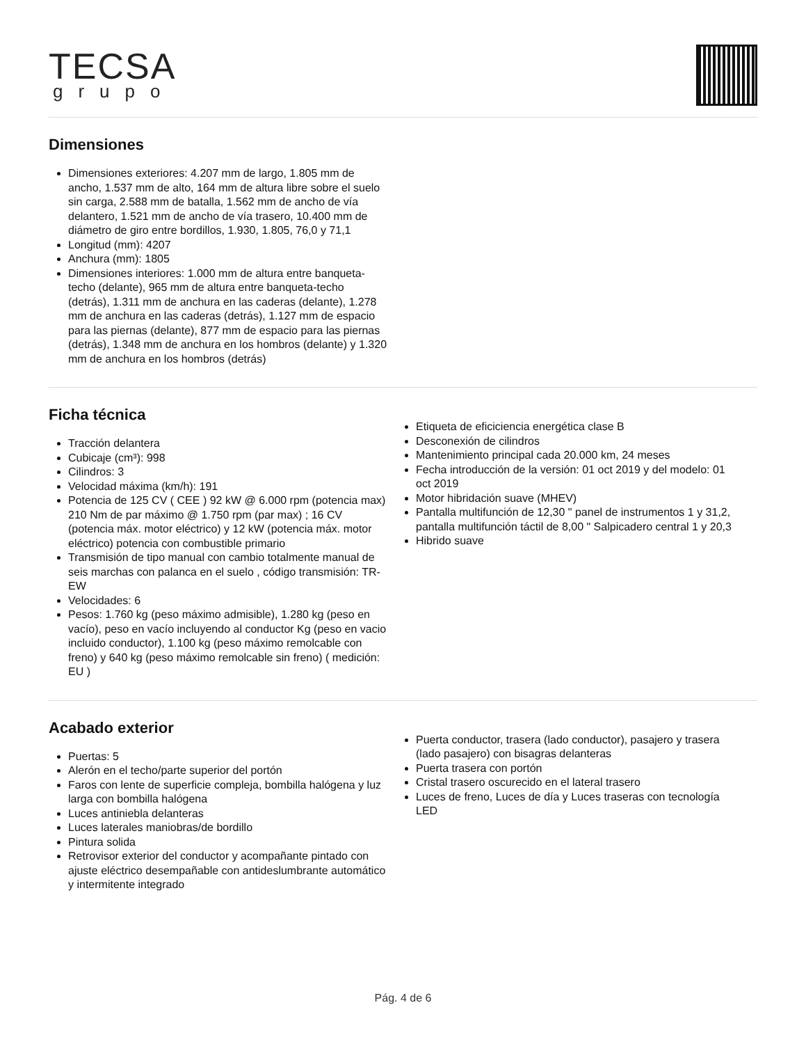TECSA
grupo
Dimensiones
Dimensiones exteriores: 4.207 mm de largo, 1.805 mm de ancho, 1.537 mm de alto, 164 mm de altura libre sobre el suelo sin carga, 2.588 mm de batalla, 1.562 mm de ancho de vía delantero, 1.521 mm de ancho de vía trasero, 10.400 mm de diámetro de giro entre bordillos, 1.930, 1.805, 76,0 y 71,1
Longitud (mm): 4207
Anchura (mm): 1805
Dimensiones interiores: 1.000 mm de altura entre banqueta-techo (delante), 965 mm de altura entre banqueta-techo (detrás), 1.311 mm de anchura en las caderas (delante), 1.278 mm de anchura en las caderas (detrás), 1.127 mm de espacio para las piernas (delante), 877 mm de espacio para las piernas (detrás), 1.348 mm de anchura en los hombros (delante) y 1.320 mm de anchura en los hombros (detrás)
Ficha técnica
Tracción delantera
Cubicaje (cm³): 998
Cilindros: 3
Velocidad máxima (km/h): 191
Potencia de 125 CV ( CEE ) 92 kW @ 6.000 rpm (potencia max) 210 Nm de par máximo @ 1.750 rpm (par max) ; 16 CV (potencia máx. motor eléctrico) y 12 kW (potencia máx. motor eléctrico) potencia con combustible primario
Transmisión de tipo manual con cambio totalmente manual de seis marchas con palanca en el suelo , código transmisión: TR-EW
Velocidades: 6
Pesos: 1.760 kg (peso máximo admisible), 1.280 kg (peso en vacío), peso en vacío incluyendo al conductor Kg (peso en vacio incluido conductor), 1.100 kg (peso máximo remolcable con freno) y 640 kg (peso máximo remolcable sin freno) ( medición: EU )
Etiqueta de eficiciencia energética clase B
Desconexión de cilindros
Mantenimiento principal cada 20.000 km, 24 meses
Fecha introducción de la versión: 01 oct 2019 y del modelo: 01 oct 2019
Motor hibridación suave (MHEV)
Pantalla multifunción de 12,30 " panel de instrumentos 1 y 31,2, pantalla multifunción táctil de 8,00 " Salpicadero central 1 y 20,3
Hibrido suave
Acabado exterior
Puertas: 5
Alerón en el techo/parte superior del portón
Faros con lente de superficie compleja, bombilla halógena y luz larga con bombilla halógena
Luces antiniebla delanteras
Luces laterales maniobras/de bordillo
Pintura solida
Retrovisor exterior del conductor y acompañante pintado con ajuste eléctrico desempañable con antideslumbrante automático y intermitente integrado
Puerta conductor, trasera (lado conductor), pasajero y trasera (lado pasajero) con bisagras delanteras
Puerta trasera con portón
Cristal trasero oscurecido en el lateral trasero
Luces de freno, Luces de día y Luces traseras con tecnología LED
Pág. 4 de 6